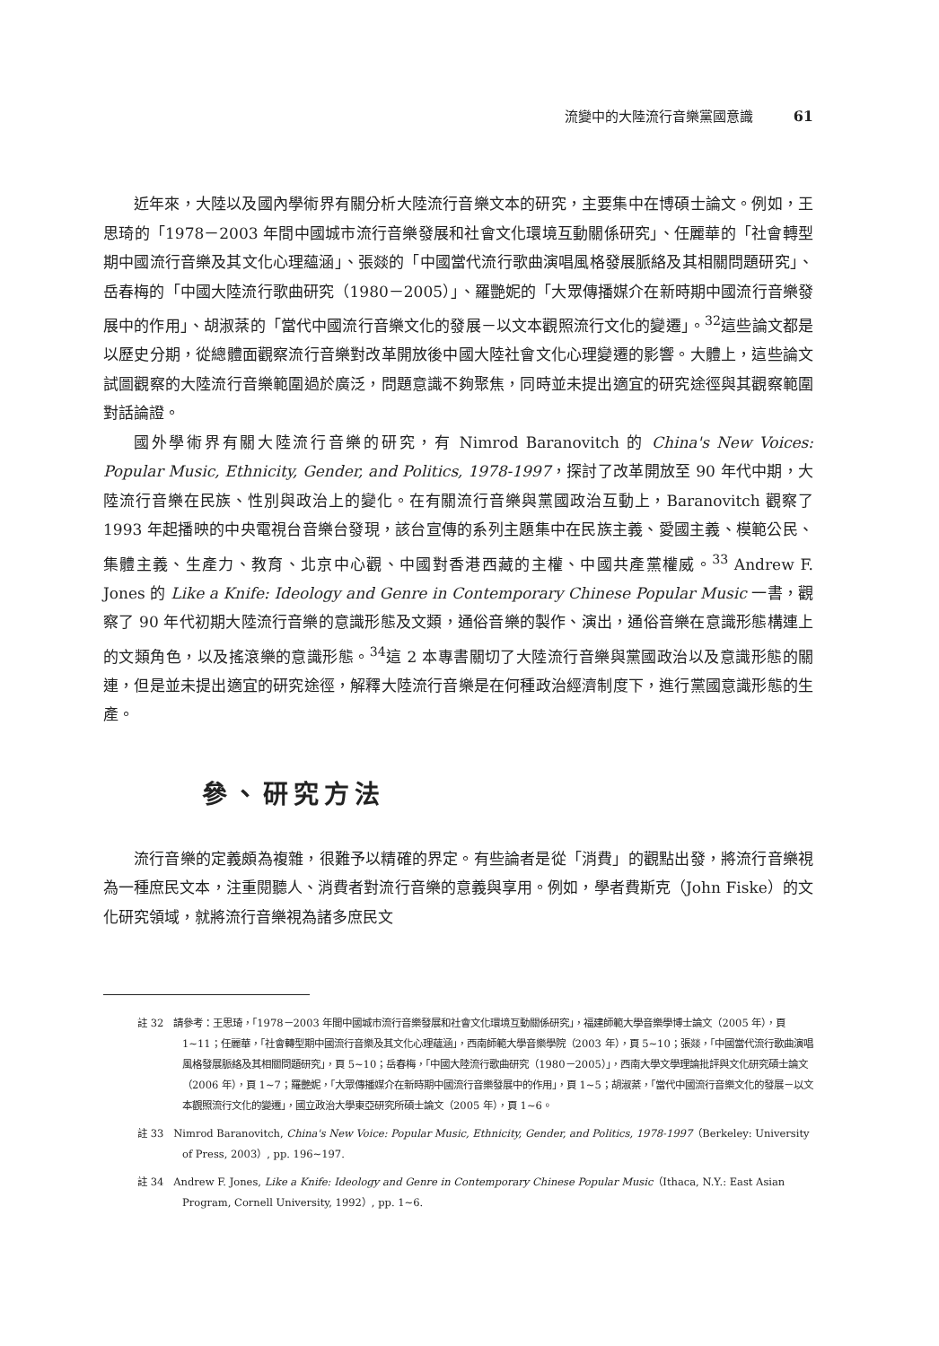流變中的大陸流行音樂黨國意識 61
近年來，大陸以及國內學術界有關分析大陸流行音樂文本的研究，主要集中在博碩士論文。例如，王思琦的「1978－2003 年間中國城市流行音樂發展和社會文化環境互動關係研究」、任麗華的「社會轉型期中國流行音樂及其文化心理蘊涵」、張燚的「中國當代流行歌曲演唱風格發展脈絡及其相關問題研究」、岳春梅的「中國大陸流行歌曲研究（1980－2005）」、羅艷妮的「大眾傳播媒介在新時期中國流行音樂發展中的作用」、胡淑棻的「當代中國流行音樂文化的發展－以文本觀照流行文化的變遷」。<sup>32</sup>這些論文都是以歷史分期，從總體面觀察流行音樂對改革開放後中國大陸社會文化心理變遷的影響。大體上，這些論文試圖觀察的大陸流行音樂範圍過於廣泛，問題意識不夠聚焦，同時並未提出適宜的研究途徑與其觀察範圍對話論證。
國外學術界有關大陸流行音樂的研究，有 Nimrod Baranovitch 的 China's New Voices: Popular Music, Ethnicity, Gender, and Politics, 1978-1997，探討了改革開放至 90 年代中期，大陸流行音樂在民族、性別與政治上的變化。在有關流行音樂與黨國政治互動上，Baranovitch 觀察了 1993 年起播映的中央電視台音樂台發現，該台宣傳的系列主題集中在民族主義、愛國主義、模範公民、集體主義、生產力、教育、北京中心觀、中國對香港西藏的主權、中國共產黨權威。<sup>33</sup> Andrew F. Jones 的 Like a Knife: Ideology and Genre in Contemporary Chinese Popular Music 一書，觀察了 90 年代初期大陸流行音樂的意識形態及文類，通俗音樂的製作、演出，通俗音樂在意識形態構連上的文類角色，以及搖滾樂的意識形態。<sup>34</sup>這 2 本專書關切了大陸流行音樂與黨國政治以及意識形態的關連，但是並未提出適宜的研究途徑，解釋大陸流行音樂是在何種政治經濟制度下，進行黨國意識形態的生產。
參、研究方法
流行音樂的定義頗為複雜，很難予以精確的界定。有些論者是從「消費」的觀點出發，將流行音樂視為一種庶民文本，注重閱聽人、消費者對流行音樂的意義與享用。例如，學者費斯克（John Fiske）的文化研究領域，就將流行音樂視為諸多庶民文
註 32　請參考：王思琦，「1978－2003 年間中國城市流行音樂發展和社會文化環境互動關係研究」，福建師範大學音樂學博士論文（2005 年），頁 1~11；任麗華，「社會轉型期中國流行音樂及其文化心理蘊涵」，西南師範大學音樂學院（2003 年），頁 5~10；張燚，「中國當代流行歌曲演唱風格發展脈絡及其相關問題研究」，頁 5~10；岳春梅，「中國大陸流行歌曲研究（1980－2005）」，西南大學文學理論批評與文化研究碩士論文（2006 年），頁 1~7；羅艷妮，「大眾傳播媒介在新時期中國流行音樂發展中的作用」，頁 1~5；胡淑棻，「當代中國流行音樂文化的發展－以文本觀照流行文化的變遷」，國立政治大學東亞研究所碩士論文（2005 年），頁 1~6。
註 33　Nimrod Baranovitch, China's New Voice: Popular Music, Ethnicity, Gender, and Politics, 1978-1997（Berkeley: University of Press, 2003）, pp. 196~197.
註 34　Andrew F. Jones, Like a Knife: Ideology and Genre in Contemporary Chinese Popular Music（Ithaca, N.Y.: East Asian Program, Cornell University, 1992）, pp. 1~6.